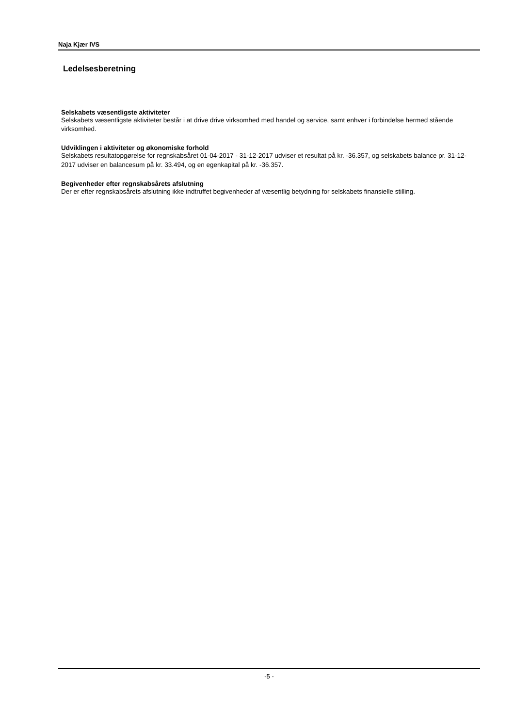Naja Kjær IVS
Ledelsesberetning
Selskabets væsentligste aktiviteter
Selskabets væsentligste aktiviteter består i at drive drive virksomhed med handel og service, samt enhver i forbindelse hermed stående virksomhed.
Udviklingen i aktiviteter og økonomiske forhold
Selskabets resultatopgørelse for regnskabsåret 01-04-2017 - 31-12-2017 udviser et resultat på kr. -36.357, og selskabets balance pr. 31-12-2017 udviser en balancesum på kr. 33.494, og en egenkapital på kr. -36.357.
Begivenheder efter regnskabsårets afslutning
Der er efter regnskabsårets afslutning ikke indtruffet begivenheder af væsentlig betydning for selskabets finansielle stilling.
-5 -